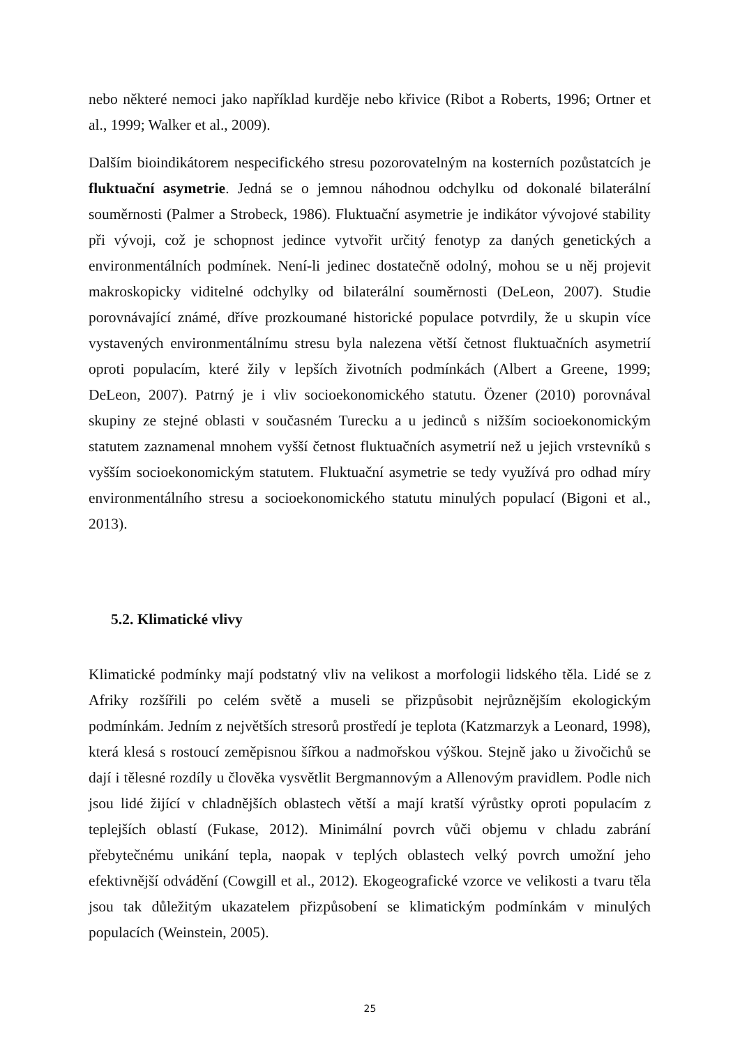nebo některé nemoci jako například kurděje nebo křivice (Ribot a Roberts, 1996; Ortner et al., 1999; Walker et al., 2009).
Dalším bioindikátorem nespecifického stresu pozorovatelným na kosterních pozůstatcích je fluktuační asymetrie. Jedná se o jemnou náhodnou odchylku od dokonalé bilaterální souměrnosti (Palmer a Strobeck, 1986). Fluktuační asymetrie je indikátor vývojové stability při vývoji, což je schopnost jedince vytvořit určitý fenotyp za daných genetických a environmentálních podmínek. Není-li jedinec dostatečně odolný, mohou se u něj projevit makroskopicky viditelné odchylky od bilaterální souměrnosti (DeLeon, 2007). Studie porovnávající známé, dříve prozkoumané historické populace potvrdily, že u skupin více vystavených environmentálnímu stresu byla nalezena větší četnost fluktuačních asymetrií oproti populacím, které žily v lepších životních podmínkách (Albert a Greene, 1999; DeLeon, 2007). Patrný je i vliv socioekonomického statutu. Özener (2010) porovnával skupiny ze stejné oblasti v současném Turecku a u jedinců s nižším socioekonomickým statutem zaznamenal mnohem vyšší četnost fluktuačních asymetrií než u jejich vrstevníků s vyšším socioekonomickým statutem. Fluktuační asymetrie se tedy využívá pro odhad míry environmentálního stresu a socioekonomického statutu minulých populací (Bigoni et al., 2013).
5.2. Klimatické vlivy
Klimatické podmínky mají podstatný vliv na velikost a morfologii lidského těla. Lidé se z Afriky rozšířili po celém světě a museli se přizpůsobit nejrůznějším ekologickým podmínkám. Jedním z největších stresorů prostředí je teplota (Katzmarzyk a Leonard, 1998), která klesá s rostoucí zeměpisnou šířkou a nadmořskou výškou. Stejně jako u živočichů se dají i tělesné rozdíly u člověka vysvětlit Bergmannovým a Allenovým pravidlem. Podle nich jsou lidé žijící v chladnějších oblastech větší a mají kratší výrůstky oproti populacím z teplejších oblastí (Fukase, 2012). Minimální povrch vůči objemu v chladu zabrání přebytečnému unikání tepla, naopak v teplých oblastech velký povrch umožní jeho efektivnější odvádění (Cowgill et al., 2012). Ekogeografické vzorce ve velikosti a tvaru těla jsou tak důležitým ukazatelem přizpůsobení se klimatickým podmínkám v minulých populacích (Weinstein, 2005).
25